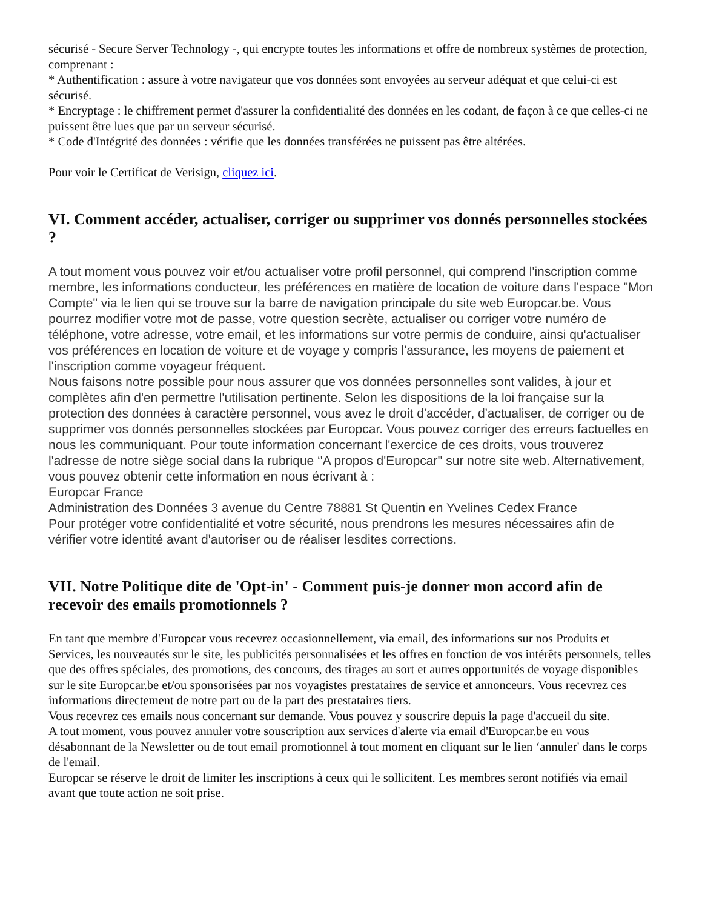sécurisé - Secure Server Technology -, qui encrypte toutes les informations et offre de nombreux systèmes de protection, comprenant :
* Authentification : assure à votre navigateur que vos données sont envoyées au serveur adéquat et que celui-ci est sécurisé.
* Encryptage : le chiffrement permet d'assurer la confidentialité des données en les codant, de façon à ce que celles-ci ne puissent être lues que par un serveur sécurisé.
* Code d'Intégrité des données : vérifie que les données transférées ne puissent pas être altérées.
Pour voir le Certificat de Verisign, cliquez ici.
VI. Comment accéder, actualiser, corriger ou supprimer vos donnés personnelles stockées ?
A tout moment vous pouvez voir et/ou actualiser votre profil personnel, qui comprend l'inscription comme membre, les informations conducteur, les préférences en matière de location de voiture dans l'espace "Mon Compte" via le lien qui se trouve sur la barre de navigation principale du site web Europcar.be. Vous pourrez modifier votre mot de passe, votre question secrète, actualiser ou corriger votre numéro de téléphone, votre adresse, votre email, et les informations sur votre permis de conduire, ainsi qu'actualiser vos préférences en location de voiture et de voyage y compris l'assurance, les moyens de paiement et l'inscription comme voyageur fréquent.
Nous faisons notre possible pour nous assurer que vos données personnelles sont valides, à jour et complètes afin d'en permettre l'utilisation pertinente. Selon les dispositions de la loi française sur la protection des données à caractère personnel, vous avez le droit d'accéder, d'actualiser, de corriger ou de supprimer vos donnés personnelles stockées par Europcar. Vous pouvez corriger des erreurs factuelles en nous les communiquant. Pour toute information concernant l'exercice de ces droits, vous trouverez l'adresse de notre siège social dans la rubrique ‘'A propos d'Europcar'' sur notre site web. Alternativement, vous pouvez obtenir cette information en nous écrivant à :
Europcar France
Administration des Données 3 avenue du Centre 78881 St Quentin en Yvelines Cedex France
Pour protéger votre confidentialité et votre sécurité, nous prendrons les mesures nécessaires afin de vérifier votre identité avant d'autoriser ou de réaliser lesdites corrections.
VII. Notre Politique dite de 'Opt-in' - Comment puis-je donner mon accord afin de recevoir des emails promotionnels ?
En tant que membre d'Europcar vous recevrez occasionnellement, via email, des informations sur nos Produits et Services, les nouveautés sur le site, les publicités personnalisées et les offres en fonction de vos intérêts personnels, telles que des offres spéciales, des promotions, des concours, des tirages au sort et autres opportunités de voyage disponibles sur le site Europcar.be et/ou sponsorisées par nos voyagistes prestataires de service et annonceurs. Vous recevrez ces informations directement de notre part ou de la part des prestataires tiers.
Vous recevrez ces emails nous concernant sur demande. Vous pouvez y souscrire depuis la page d'accueil du site.
A tout moment, vous pouvez annuler votre souscription aux services d'alerte via email d'Europcar.be en vous désabonnant de la Newsletter ou de tout email promotionnel à tout moment en cliquant sur le lien ‘annuler' dans le corps de l'email.
Europcar se réserve le droit de limiter les inscriptions à ceux qui le sollicitent. Les membres seront notifiés via email avant que toute action ne soit prise.